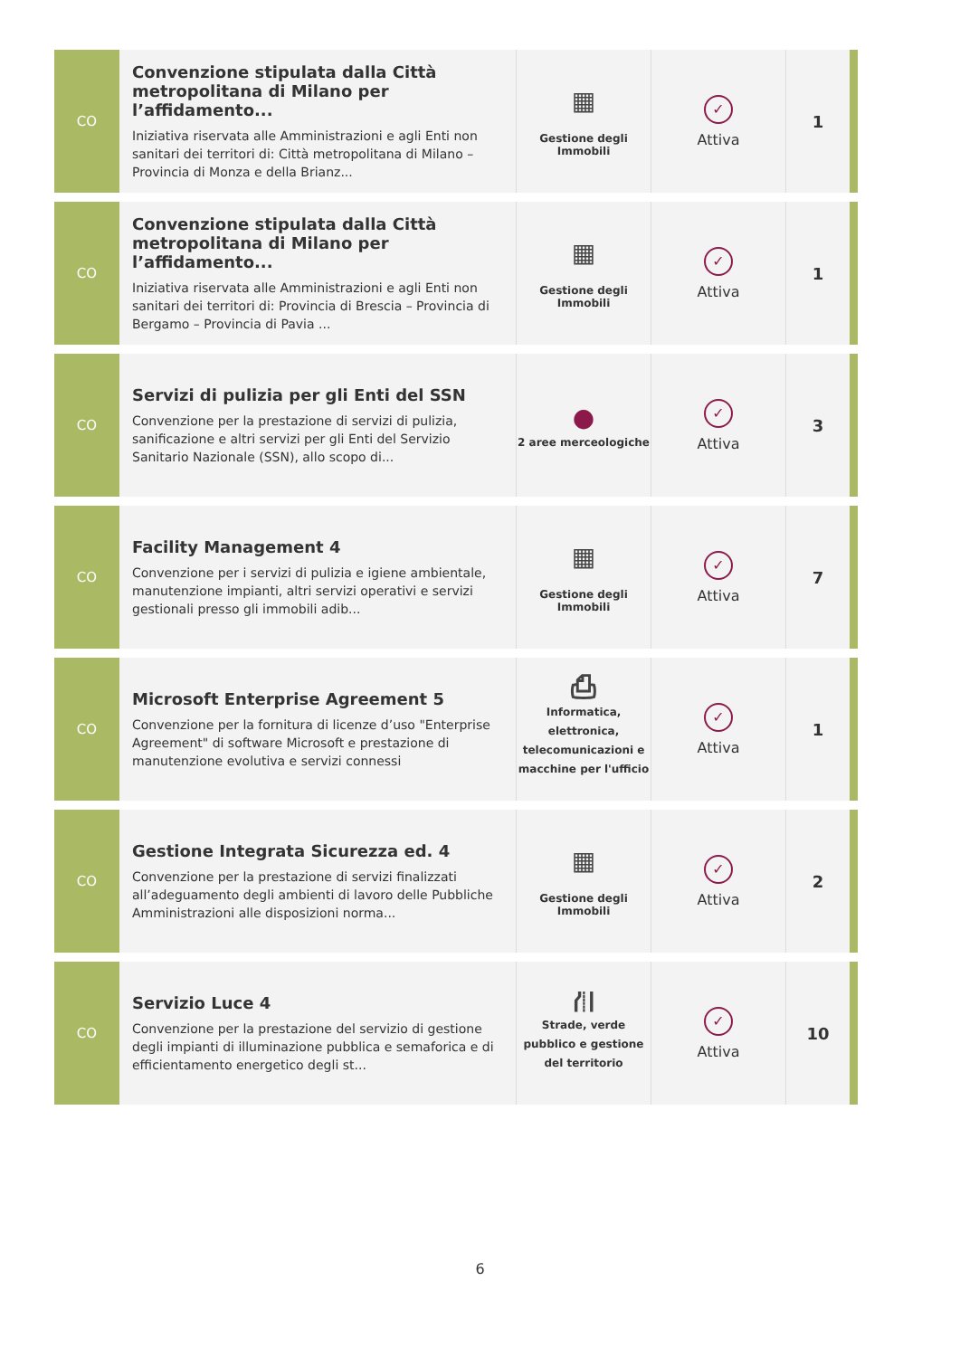| CO | Convenzione stipulata dalla Città metropolitana di Milano per l’affidamento... Iniziativa riservata alle Amministrazioni e agli Enti non sanitari dei territori di: Città metropolitana di Milano – Provincia di Monza e della Brianz... | ▦ Gestione degli Immobili | ✓ Attiva | 1 |
| CO | Convenzione stipulata dalla Città metropolitana di Milano per l’affidamento... Iniziativa riservata alle Amministrazioni e agli Enti non sanitari dei territori di: Provincia di Brescia – Provincia di Bergamo – Provincia di Pavia ... | ▦ Gestione degli Immobili | ✓ Attiva | 1 |
| CO | Servizi di pulizia per gli Enti del SSN Convenzione per la prestazione di servizi di pulizia, sanificazione e altri servizi per gli Enti del Servizio Sanitario Nazionale (SSN), allo scopo di... | ● 2 aree merceologiche | ✓ Attiva | 3 |
| CO | Facility Management 4 Convenzione per i servizi di pulizia e igiene ambientale, manutenzione impianti, altri servizi operativi e servizi gestionali presso gli immobili adib... | ▦ Gestione degli Immobili | ✓ Attiva | 7 |
| CO | Microsoft Enterprise Agreement 5 Convenzione per la fornitura di licenze d’uso "Enterprise Agreement" di software Microsoft e prestazione di manutenzione evolutiva e servizi connessi | ⎙ Informatica, elettronica, telecomunicazioni e macchine per l'ufficio | ✓ Attiva | 1 |
| CO | Gestione Integrata Sicurezza ed. 4 Convenzione per la prestazione di servizi finalizzati all’adeguamento degli ambienti di lavoro delle Pubbliche Amministrazioni alle disposizioni norma... | ▦ Gestione degli Immobili | ✓ Attiva | 2 |
| CO | Servizio Luce 4 Convenzione per la prestazione del servizio di gestione degli impianti di illuminazione pubblica e semaforica e di efficientamento energetico degli st... | ⛙ Strade, verde pubblico e gestione del territorio | ✓ Attiva | 10 |
6